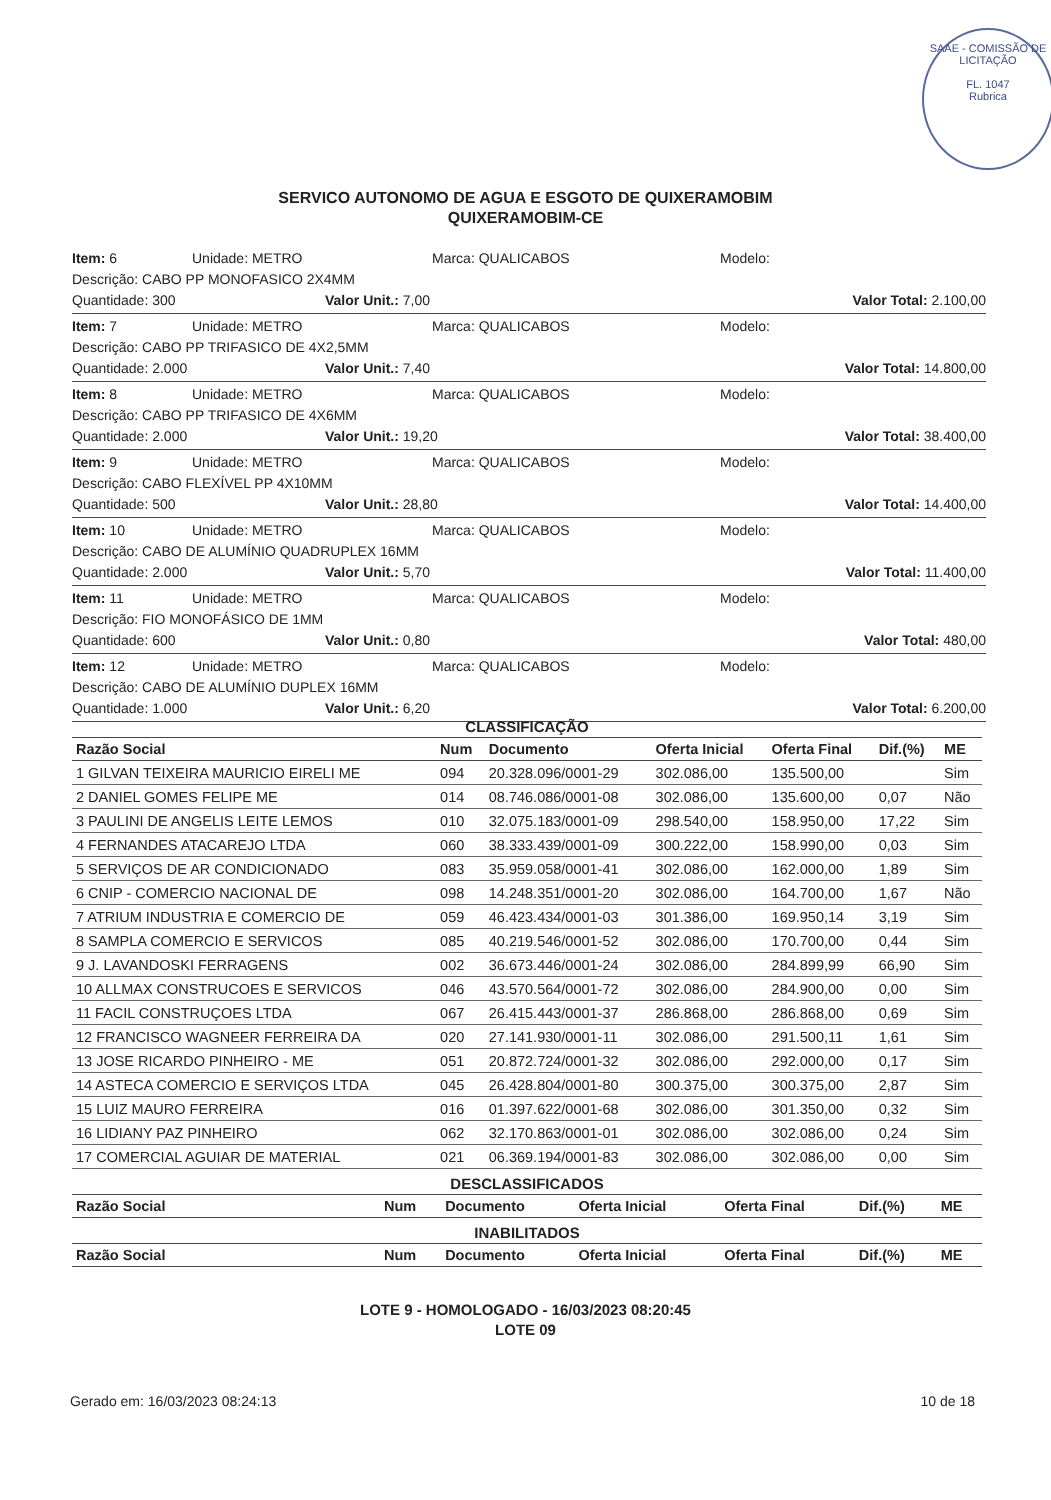SAAE - COMISSÃO DE LICITAÇÃO
FL. 1047
Rubrica
SERVICO AUTONOMO DE AGUA E ESGOTO DE QUIXERAMOBIM
QUIXERAMOBIM-CE
Item: 6 Unidade: METRO Marca: QUALICABOS Modelo:
Descrição: CABO PP MONOFASICO 2X4MM
Quantidade: 300 Valor Unit.: 7,00 Valor Total: 2.100,00
Item: 7 Unidade: METRO Marca: QUALICABOS Modelo:
Descrição: CABO PP TRIFASICO DE 4X2,5MM
Quantidade: 2.000 Valor Unit.: 7,40 Valor Total: 14.800,00
Item: 8 Unidade: METRO Marca: QUALICABOS Modelo:
Descrição: CABO PP TRIFASICO DE 4X6MM
Quantidade: 2.000 Valor Unit.: 19,20 Valor Total: 38.400,00
Item: 9 Unidade: METRO Marca: QUALICABOS Modelo:
Descrição: CABO FLEXÍVEL PP 4X10MM
Quantidade: 500 Valor Unit.: 28,80 Valor Total: 14.400,00
Item: 10 Unidade: METRO Marca: QUALICABOS Modelo:
Descrição: CABO DE ALUMÍNIO QUADRUPLEX 16MM
Quantidade: 2.000 Valor Unit.: 5,70 Valor Total: 11.400,00
Item: 11 Unidade: METRO Marca: QUALICABOS Modelo:
Descrição: FIO MONOFÁSICO DE 1MM
Quantidade: 600 Valor Unit.: 0,80 Valor Total: 480,00
Item: 12 Unidade: METRO Marca: QUALICABOS Modelo:
Descrição: CABO DE ALUMÍNIO DUPLEX 16MM
Quantidade: 1.000 Valor Unit.: 6,20 Valor Total: 6.200,00
CLASSIFICAÇÃO
| Razão Social | Num | Documento | Oferta Inicial | Oferta Final | Dif.(%) | ME |
| --- | --- | --- | --- | --- | --- | --- |
| 1 GILVAN TEIXEIRA MAURICIO EIRELI ME | 094 | 20.328.096/0001-29 | 302.086,00 | 135.500,00 | | Sim |
| 2 DANIEL GOMES FELIPE ME | 014 | 08.746.086/0001-08 | 302.086,00 | 135.600,00 | 0,07 | Não |
| 3 PAULINI DE ANGELIS LEITE LEMOS | 010 | 32.075.183/0001-09 | 298.540,00 | 158.950,00 | 17,22 | Sim |
| 4 FERNANDES ATACAREJO LTDA | 060 | 38.333.439/0001-09 | 300.222,00 | 158.990,00 | 0,03 | Sim |
| 5 SERVIÇOS DE AR CONDICIONADO | 083 | 35.959.058/0001-41 | 302.086,00 | 162.000,00 | 1,89 | Sim |
| 6 CNIP - COMERCIO NACIONAL DE | 098 | 14.248.351/0001-20 | 302.086,00 | 164.700,00 | 1,67 | Não |
| 7 ATRIUM INDUSTRIA E COMERCIO DE | 059 | 46.423.434/0001-03 | 301.386,00 | 169.950,14 | 3,19 | Sim |
| 8 SAMPLA COMERCIO E SERVICOS | 085 | 40.219.546/0001-52 | 302.086,00 | 170.700,00 | 0,44 | Sim |
| 9 J. LAVANDOSKI FERRAGENS | 002 | 36.673.446/0001-24 | 302.086,00 | 284.899,99 | 66,90 | Sim |
| 10 ALLMAX CONSTRUCOES E SERVICOS | 046 | 43.570.564/0001-72 | 302.086,00 | 284.900,00 | 0,00 | Sim |
| 11 FACIL CONSTRUÇOES LTDA | 067 | 26.415.443/0001-37 | 286.868,00 | 286.868,00 | 0,69 | Sim |
| 12 FRANCISCO WAGNEER FERREIRA DA | 020 | 27.141.930/0001-11 | 302.086,00 | 291.500,11 | 1,61 | Sim |
| 13 JOSE RICARDO PINHEIRO - ME | 051 | 20.872.724/0001-32 | 302.086,00 | 292.000,00 | 0,17 | Sim |
| 14 ASTECA COMERCIO E SERVIÇOS LTDA | 045 | 26.428.804/0001-80 | 300.375,00 | 300.375,00 | 2,87 | Sim |
| 15 LUIZ MAURO FERREIRA | 016 | 01.397.622/0001-68 | 302.086,00 | 301.350,00 | 0,32 | Sim |
| 16 LIDIANY PAZ PINHEIRO | 062 | 32.170.863/0001-01 | 302.086,00 | 302.086,00 | 0,24 | Sim |
| 17 COMERCIAL AGUIAR DE MATERIAL | 021 | 06.369.194/0001-83 | 302.086,00 | 302.086,00 | 0,00 | Sim |
DESCLASSIFICADOS
| Razão Social | Num | Documento | Oferta Inicial | Oferta Final | Dif.(%) | ME |
| --- | --- | --- | --- | --- | --- | --- |
INABILITADOS
| Razão Social | Num | Documento | Oferta Inicial | Oferta Final | Dif.(%) | ME |
| --- | --- | --- | --- | --- | --- | --- |
LOTE 9 - HOMOLOGADO - 16/03/2023 08:20:45
LOTE 09
Gerado em: 16/03/2023 08:24:13 10 de 18